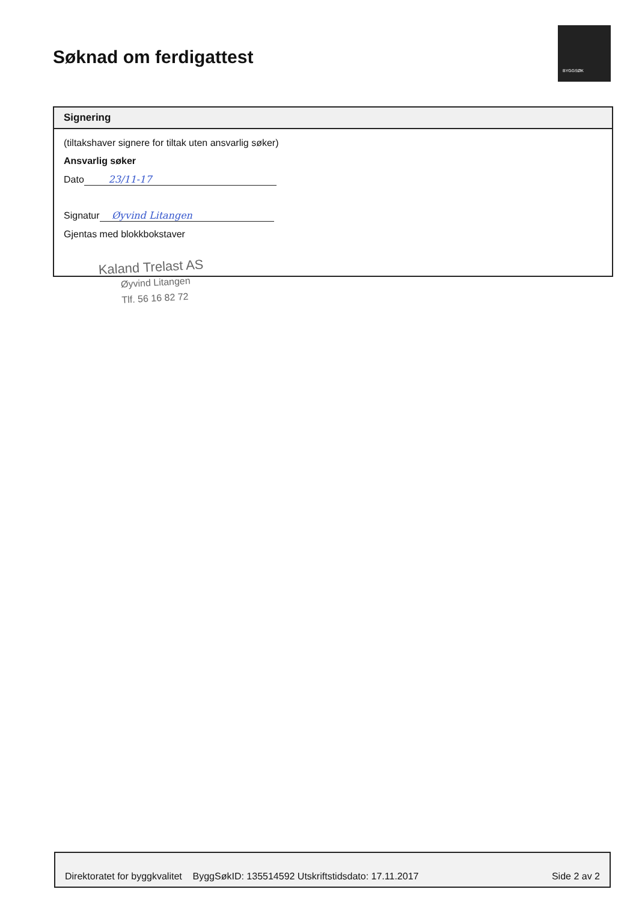Søknad om ferdigattest
BYGGSØK
Signering
(tiltakshaver signere for tiltak uten ansvarlig søker)
Ansvarlig søker
Dato 23/11-17
Signatur Øyvind Litangen
Gjentas med blokkbokstaver
Kaland Trelast AS
Øyvind Litangen
Tlf. 56 16 82 72
Direktoratet for byggkvalitet ByggSøkID: 135514592 Utskriftstidsdato: 17.11.2017 Side 2 av 2